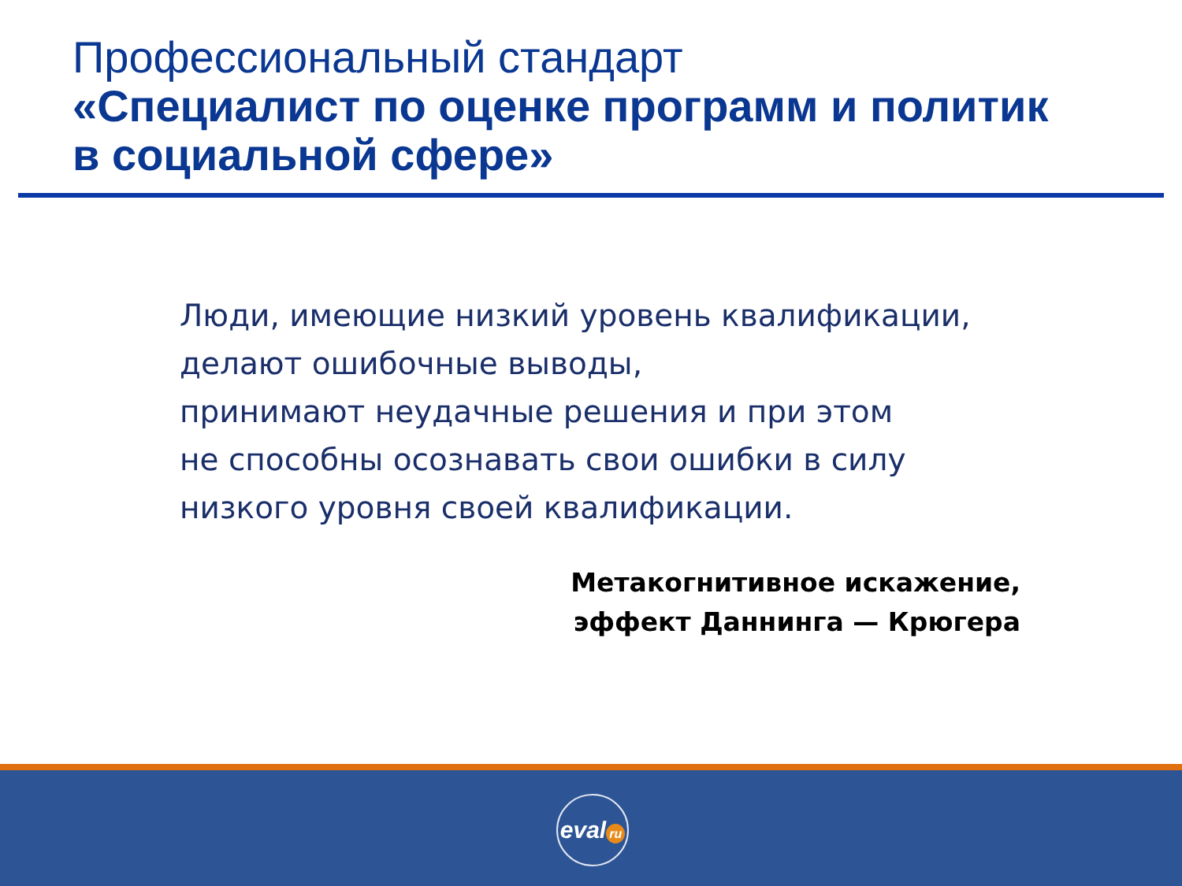Профессиональный стандарт
«Специалист по оценке программ и политик
в социальной сфере»
Люди, имеющие низкий уровень квалификации,
делают ошибочные выводы,
принимают неудачные решения и при этом
не способны осознавать свои ошибки в силу
низкого уровня своей квалификации.
Метакогнитивное искажение,
эффект Даннинга — Крюгера
eval ru